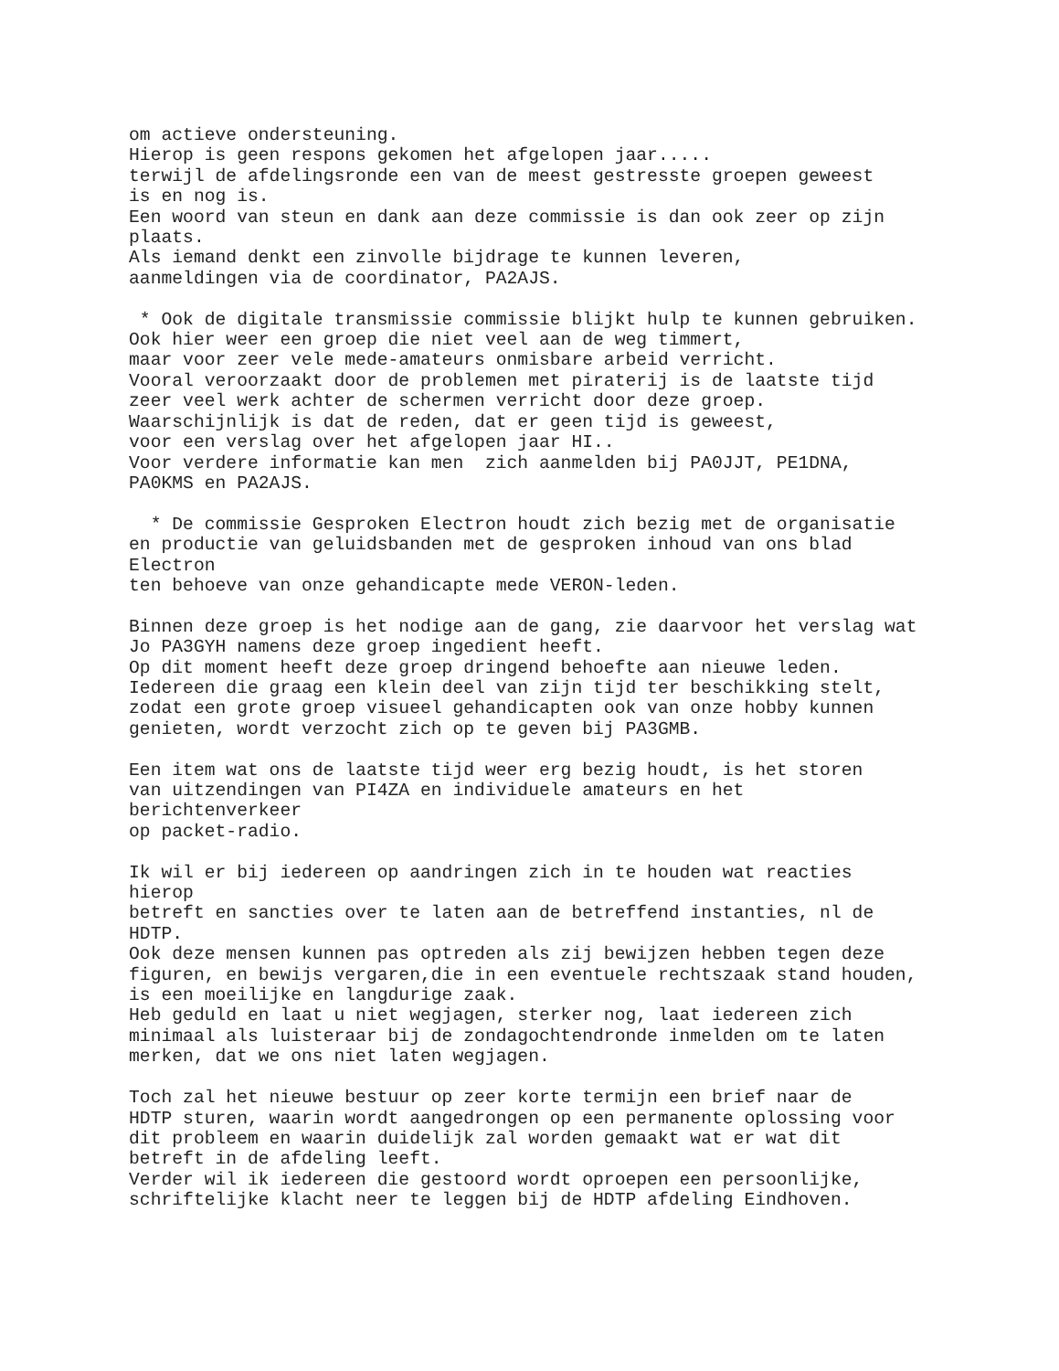om actieve ondersteuning.
Hierop is geen respons gekomen het afgelopen jaar.....
terwijl de afdelingsronde een van de meest gestresste groepen geweest
is en nog is.
Een woord van steun en dank aan deze commissie is dan ook zeer op zijn
plaats.
Als iemand denkt een zinvolle bijdrage te kunnen leveren,
aanmeldingen via de coordinator, PA2AJS.

 * Ook de digitale transmissie commissie blijkt hulp te kunnen gebruiken.
Ook hier weer een groep die niet veel aan de weg timmert,
maar voor zeer vele mede-amateurs onmisbare arbeid verricht.
Vooral veroorzaakt door de problemen met piraterij is de laatste tijd
zeer veel werk achter de schermen verricht door deze groep.
Waarschijnlijk is dat de reden, dat er geen tijd is geweest,
voor een verslag over het afgelopen jaar HI..
Voor verdere informatie kan men  zich aanmelden bij PA0JJT, PE1DNA,
PA0KMS en PA2AJS.

  * De commissie Gesproken Electron houdt zich bezig met de organisatie
en productie van geluidsbanden met de gesproken inhoud van ons blad
Electron
ten behoeve van onze gehandicapte mede VERON-leden.

Binnen deze groep is het nodige aan de gang, zie daarvoor het verslag wat
Jo PA3GYH namens deze groep ingedient heeft.
Op dit moment heeft deze groep dringend behoefte aan nieuwe leden.
Iedereen die graag een klein deel van zijn tijd ter beschikking stelt,
zodat een grote groep visueel gehandicapten ook van onze hobby kunnen
genieten, wordt verzocht zich op te geven bij PA3GMB.

Een item wat ons de laatste tijd weer erg bezig houdt, is het storen
van uitzendingen van PI4ZA en individuele amateurs en het
berichtenverkeer
op packet-radio.

Ik wil er bij iedereen op aandringen zich in te houden wat reacties
hierop
betreft en sancties over te laten aan de betreffend instanties, nl de
HDTP.
Ook deze mensen kunnen pas optreden als zij bewijzen hebben tegen deze
figuren, en bewijs vergaren,die in een eventuele rechtszaak stand houden,
is een moeilijke en langdurige zaak.
Heb geduld en laat u niet wegjagen, sterker nog, laat iedereen zich
minimaal als luisteraar bij de zondagochtendronde inmelden om te laten
merken, dat we ons niet laten wegjagen.

Toch zal het nieuwe bestuur op zeer korte termijn een brief naar de
HDTP sturen, waarin wordt aangedrongen op een permanente oplossing voor
dit probleem en waarin duidelijk zal worden gemaakt wat er wat dit
betreft in de afdeling leeft.
Verder wil ik iedereen die gestoord wordt oproepen een persoonlijke,
schriftelijke klacht neer te leggen bij de HDTP afdeling Eindhoven.